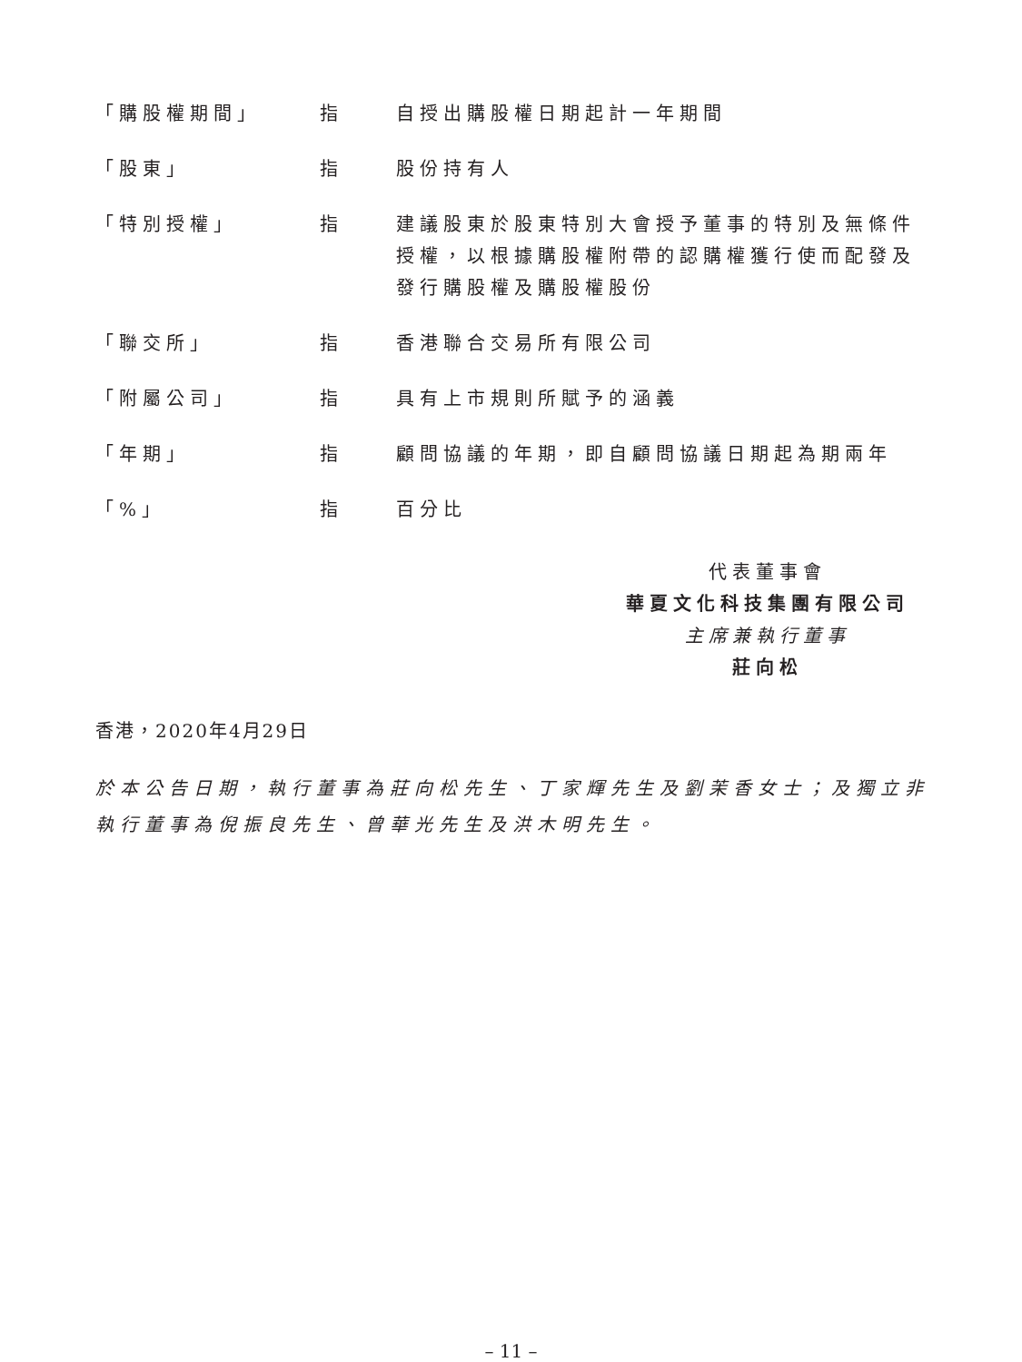「購股權期間」 指 自授出購股權日期起計一年期間
「股東」 指 股份持有人
「特別授權」 指 建議股東於股東特別大會授予董事的特別及無條件授權，以根據購股權附帶的認購權獲行使而配發及發行購股權及購股權股份
「聯交所」 指 香港聯合交易所有限公司
「附屬公司」 指 具有上市規則所賦予的涵義
「年期」 指 顧問協議的年期，即自顧問協議日期起為期兩年
「%」 指 百分比
代表董事會
華夏文化科技集團有限公司
主席兼執行董事
莊向松
香港，2020年4月29日
於本公告日期，執行董事為莊向松先生、丁家輝先生及劉茉香女士；及獨立非執行董事為倪振良先生、曾華光先生及洪木明先生。
– 11 –